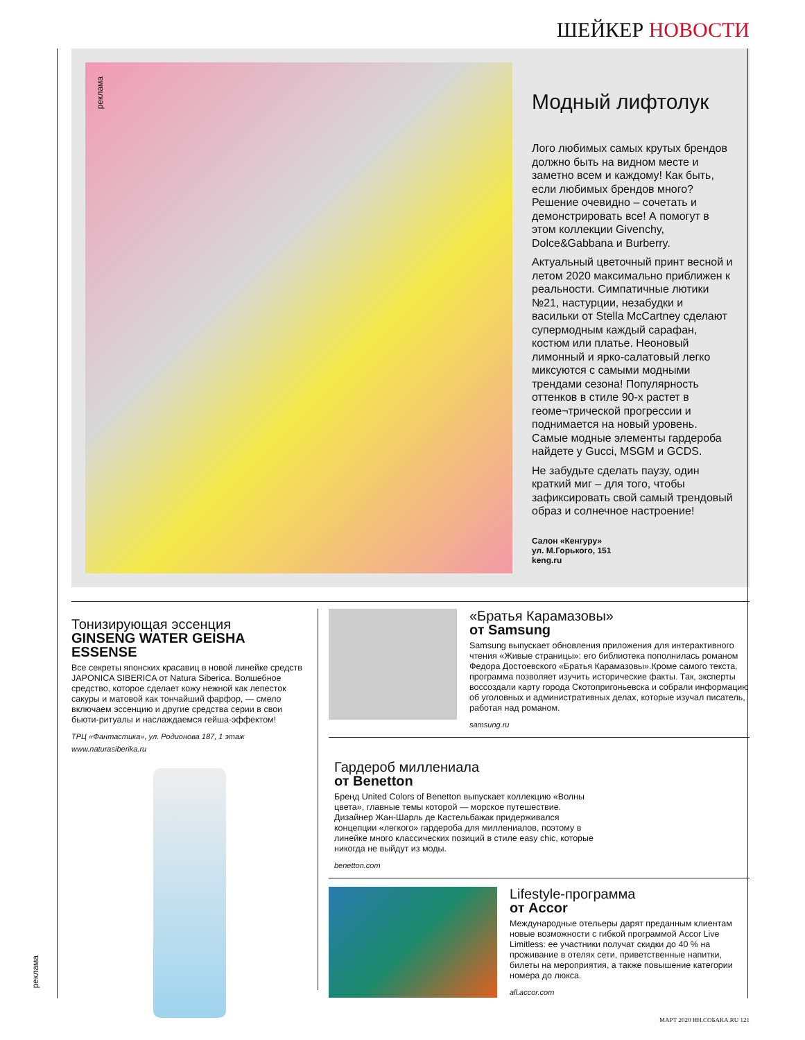ШЕЙКЕР НОВОСТИ
реклама
Модный лифтолук
Лого любимых самых крутых брендов должно быть на видном месте и заметно всем и каждому! Как быть, если любимых брендов много? Решение очевидно – сочетать и демонстрировать все! А помогут в этом коллекции Givenchy, Dolce&Gabbana и Burberry.
Актуальный цветочный принт весной и летом 2020 максимально приближен к реальности. Симпатичные лютики №21, настурции, незабудки и васильки от Stella McCartney сделают супермодным каждый сарафан, костюм или платье. Неоновый лимонный и ярко-салатовый легко миксуются с самыми модными трендами сезона! Популярность оттенков в стиле 90-х растет в геоме¬трической прогрессии и поднимается на новый уровень. Самые модные элементы гардероба найдете у Gucci, MSGM и GCDS.
Не забудьте сделать паузу, один краткий миг – для того, чтобы зафиксировать свой самый трендовый образ и солнечное настроение!
Салон «Кенгуру»
ул. М.Горького, 151
keng.ru
Тонизирующая эссенция
GINSENG WATER GEISHA ESSENSE
Все секреты японских красавиц в новой линейке средств JAPONICA SIBERICA от Natura Siberica. Волшебное средство, которое сделает кожу нежной как лепесток сакуры и матовой как тончайший фарфор, — смело включаем эссенцию и другие средства серии в свои бьюти-ритуалы и наслаждаемся гейша-эффектом!
ТРЦ «Фантастика», ул. Родионова 187, 1 этаж
www.naturasiberika.ru
«Братья Карамазовы»
от Samsung
Samsung выпускает обновления приложения для интерактивного чтения «Живые страницы»: его библиотека пополнилась романом Федора Достоевского «Братья Карамазовы».Кроме самого текста, программа позволяет изучить исторические факты. Так, эксперты воссоздали карту города Скотопригоньевска и собрали информацию об уголовных и административных делах, которые изучал писатель, работая над романом.
samsung.ru
Гардероб миллениала
от Benetton
Бренд United Colors of Benetton выпускает коллекцию «Волны цвета», главные темы которой — морское путешествие. Дизайнер Жан-Шарль де Кастельбажак придерживался концепции «легкого» гардероба для миллениалов, поэтому в линейке много классических позиций в стиле easy chic, которые никогда не выйдут из моды.
benetton.com
Lifestyle-программа
от Accor
Международные отельеры дарят преданным клиентам новые возможности с гибкой программой Accor Live Limitless: ее участники получат скидки до 40 % на проживание в отелях сети, приветственные напитки, билеты на мероприятия, а также повышение категории номера до люкса.
all.accor.com
реклама
МАРТ 2020 НН.СОБАКА.RU 121